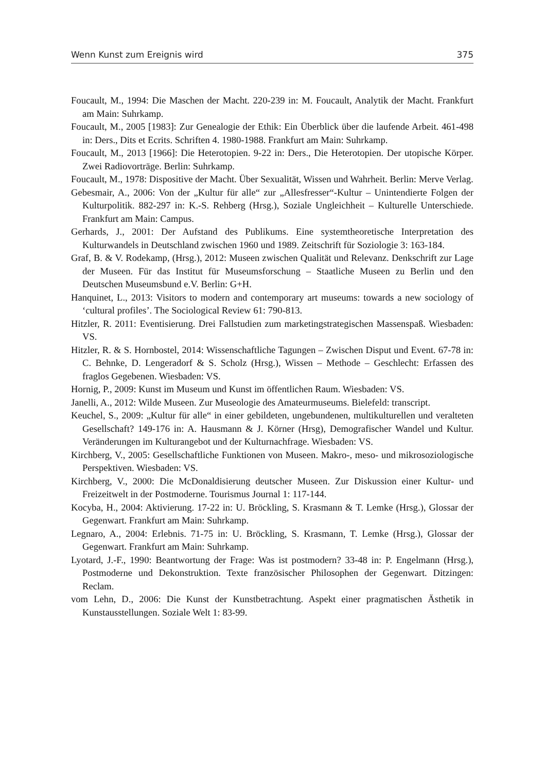Wenn Kunst zum Ereignis wird 375
Foucault, M., 1994: Die Maschen der Macht. 220-239 in: M. Foucault, Analytik der Macht. Frankfurt am Main: Suhrkamp.
Foucault, M., 2005 [1983]: Zur Genealogie der Ethik: Ein Überblick über die laufende Arbeit. 461-498 in: Ders., Dits et Ecrits. Schriften 4. 1980-1988. Frankfurt am Main: Suhrkamp.
Foucault, M., 2013 [1966]: Die Heterotopien. 9-22 in: Ders., Die Heterotopien. Der utopische Körper. Zwei Radiovorträge. Berlin: Suhrkamp.
Foucault, M., 1978: Dispositive der Macht. Über Sexualität, Wissen und Wahrheit. Berlin: Merve Verlag.
Gebesmair, A., 2006: Von der „Kultur für alle“ zur „Allesfresser“-Kultur – Unintendierte Folgen der Kulturpolitik. 882-297 in: K.-S. Rehberg (Hrsg.), Soziale Ungleichheit – Kulturelle Unterschiede. Frankfurt am Main: Campus.
Gerhards, J., 2001: Der Aufstand des Publikums. Eine systemtheoretische Interpretation des Kulturwandels in Deutschland zwischen 1960 und 1989. Zeitschrift für Soziologie 3: 163-184.
Graf, B. & V. Rodekamp, (Hrsg.), 2012: Museen zwischen Qualität und Relevanz. Denkschrift zur Lage der Museen. Für das Institut für Museumsforschung – Staatliche Museen zu Berlin und den Deutschen Museumsbund e.V. Berlin: G+H.
Hanquinet, L., 2013: Visitors to modern and contemporary art museums: towards a new sociology of ‘cultural profiles’. The Sociological Review 61: 790-813.
Hitzler, R. 2011: Eventisierung. Drei Fallstudien zum marketingstrategischen Massenspaß. Wiesbaden: VS.
Hitzler, R. & S. Hornbostel, 2014: Wissenschaftliche Tagungen – Zwischen Disput und Event. 67-78 in: C. Behnke, D. Lengeradorf & S. Scholz (Hrsg.), Wissen – Methode – Geschlecht: Erfassen des fraglos Gegebenen. Wiesbaden: VS.
Hornig, P., 2009: Kunst im Museum und Kunst im öffentlichen Raum. Wiesbaden: VS.
Janelli, A., 2012: Wilde Museen. Zur Museologie des Amateurmuseums. Bielefeld: transcript.
Keuchel, S., 2009: „Kultur für alle“ in einer gebildeten, ungebundenen, multikulturellen und veralteten Gesellschaft? 149-176 in: A. Hausmann & J. Körner (Hrsg), Demografischer Wandel und Kultur. Veränderungen im Kulturangebot und der Kulturnachfrage. Wiesbaden: VS.
Kirchberg, V., 2005: Gesellschaftliche Funktionen von Museen. Makro-, meso- und mikrosoziologische Perspektiven. Wiesbaden: VS.
Kirchberg, V., 2000: Die McDonaldisierung deutscher Museen. Zur Diskussion einer Kultur- und Freizeitwelt in der Postmoderne. Tourismus Journal 1: 117-144.
Kocyba, H., 2004: Aktivierung. 17-22 in: U. Bröckling, S. Krasmann & T. Lemke (Hrsg.), Glossar der Gegenwart. Frankfurt am Main: Suhrkamp.
Legnaro, A., 2004: Erlebnis. 71-75 in: U. Bröckling, S. Krasmann, T. Lemke (Hrsg.), Glossar der Gegenwart. Frankfurt am Main: Suhrkamp.
Lyotard, J.-F., 1990: Beantwortung der Frage: Was ist postmodern? 33-48 in: P. Engelmann (Hrsg.), Postmoderne und Dekonstruktion. Texte französischer Philosophen der Gegenwart. Ditzingen: Reclam.
vom Lehn, D., 2006: Die Kunst der Kunstbetrachtung. Aspekt einer pragmatischen Ästhetik in Kunstausstellungen. Soziale Welt 1: 83-99.